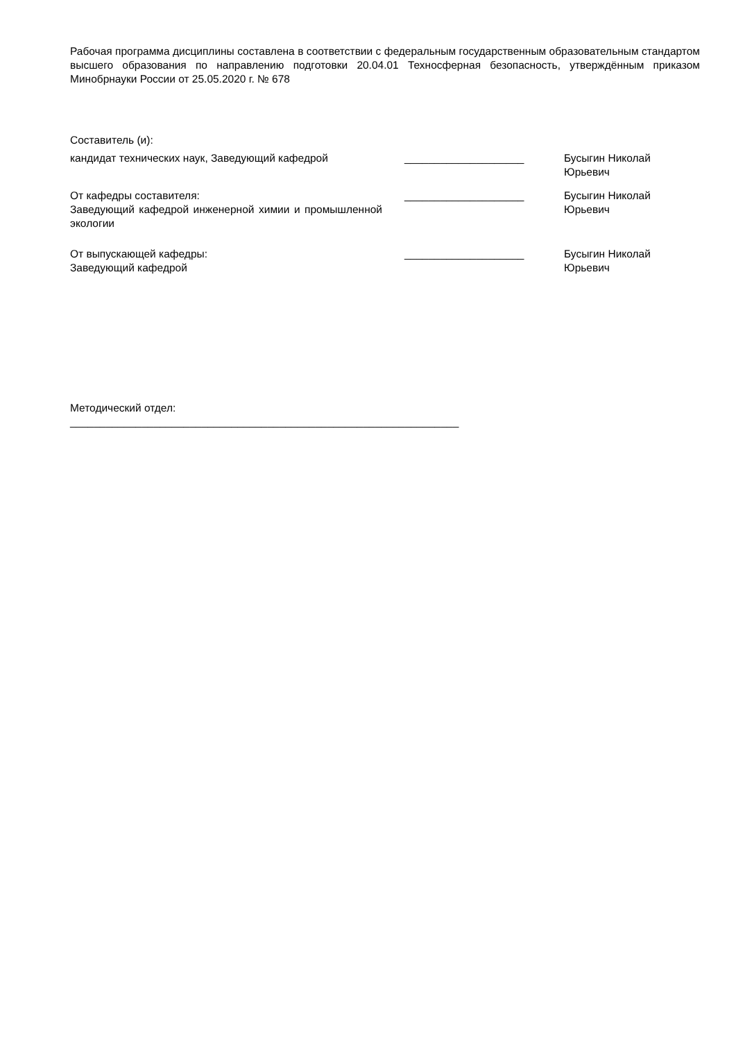Рабочая программа дисциплины составлена в соответствии с федеральным государственным образовательным стандартом высшего образования по направлению подготовки 20.04.01 Техносферная безопасность, утверждённым приказом Минобрнауки России от 25.05.2020 г. № 678
Составитель (и):
кандидат технических наук, Заведующий кафедрой ____________________ Бусыгин Николай
Юрьевич
От кафедры составителя:
Заведующий кафедрой инженерной химии и промышленной экологии
____________________ Бусыгин Николай
Юрьевич
От выпускающей кафедры:
Заведующий кафедрой
____________________ Бусыгин Николай
Юрьевич
Методический отдел:
_________________________________________________________________